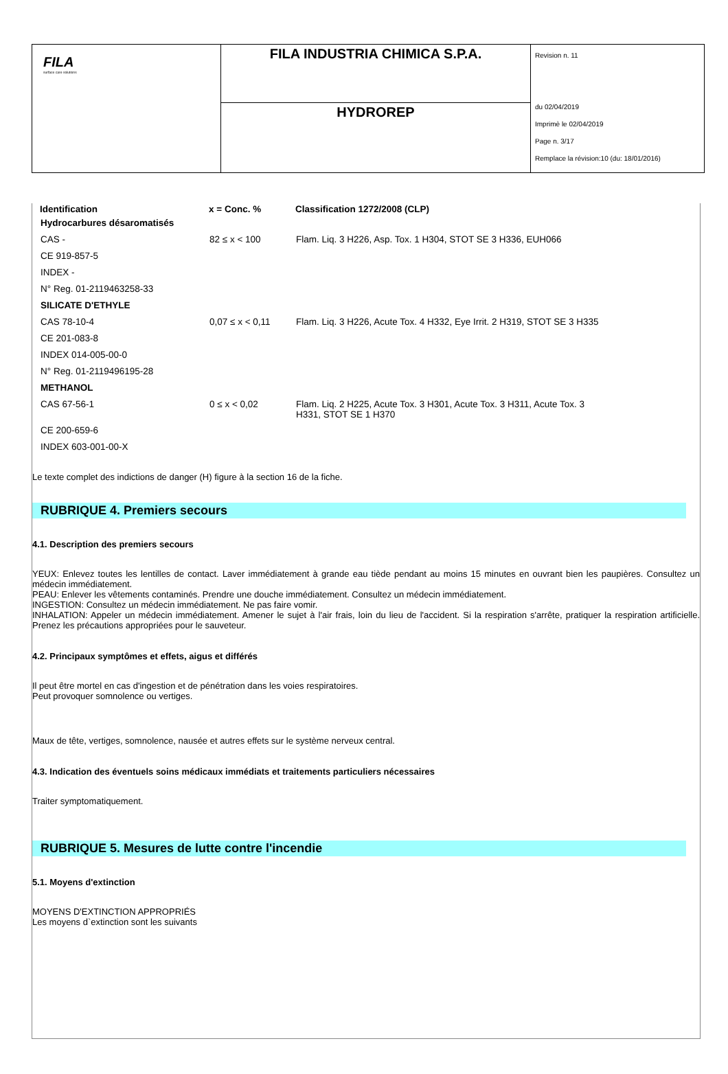| FILA surface care solutions | FILA INDUSTRIA CHIMICA S.P.A. | Revision n. 11 du 02/04/2019 Imprimè le 02/04/2019 Page n. 3/17 Remplace la révision:10 (du: 18/01/2016) |
| | HYDROREP | |
| Identification | x = Conc. % | Classification 1272/2008 (CLP) |
| --- | --- | --- |
| Hydrocarbures désaromatisés | | |
| CAS - | 82 ≤ x < 100 | Flam. Liq. 3 H226, Asp. Tox. 1 H304, STOT SE 3 H336, EUH066 |
| CE 919-857-5 | | |
| INDEX - | | |
| N° Reg. 01-2119463258-33 | | |
| SILICATE D'ETHYLE | | |
| CAS 78-10-4 | 0,07 ≤ x < 0,11 | Flam. Liq. 3 H226, Acute Tox. 4 H332, Eye Irrit. 2 H319, STOT SE 3 H335 |
| CE 201-083-8 | | |
| INDEX 014-005-00-0 | | |
| N° Reg. 01-2119496195-28 | | |
| METHANOL | | |
| CAS 67-56-1 | 0 ≤ x < 0,02 | Flam. Liq. 2 H225, Acute Tox. 3 H301, Acute Tox. 3 H311, Acute Tox. 3 H331, STOT SE 1 H370 |
| CE 200-659-6 | | |
| INDEX 603-001-00-X | | |
Le texte complet des indictions de danger (H) figure à la section 16 de la fiche.
RUBRIQUE 4. Premiers secours
4.1. Description des premiers secours
YEUX: Enlevez toutes les lentilles de contact. Laver immédiatement à grande eau tiède pendant au moins 15 minutes en ouvrant bien les paupières. Consultez un médecin immédiatement.
PEAU: Enlever les vêtements contaminés. Prendre une douche immédiatement. Consultez un médecin immédiatement.
INGESTION: Consultez un médecin immédiatement. Ne pas faire vomir.
INHALATION: Appeler un médecin immédiatement. Amener le sujet à l'air frais, loin du lieu de l'accident. Si la respiration s'arrête, pratiquer la respiration artificielle. Prenez les précautions appropriées pour le sauveteur.
4.2. Principaux symptômes et effets, aigus et différés
Il peut être mortel en cas d'ingestion et de pénétration dans les voies respiratoires.
Peut provoquer somnolence ou vertiges.
Maux de tête, vertiges, somnolence, nausée et autres effets sur le système nerveux central.
4.3. Indication des éventuels soins médicaux immédiats et traitements particuliers nécessaires
Traiter symptomatiquement.
RUBRIQUE 5. Mesures de lutte contre l'incendie
5.1. Moyens d'extinction
MOYENS D'EXTINCTION APPROPRIÉS
Les moyens d`extinction sont les suivants